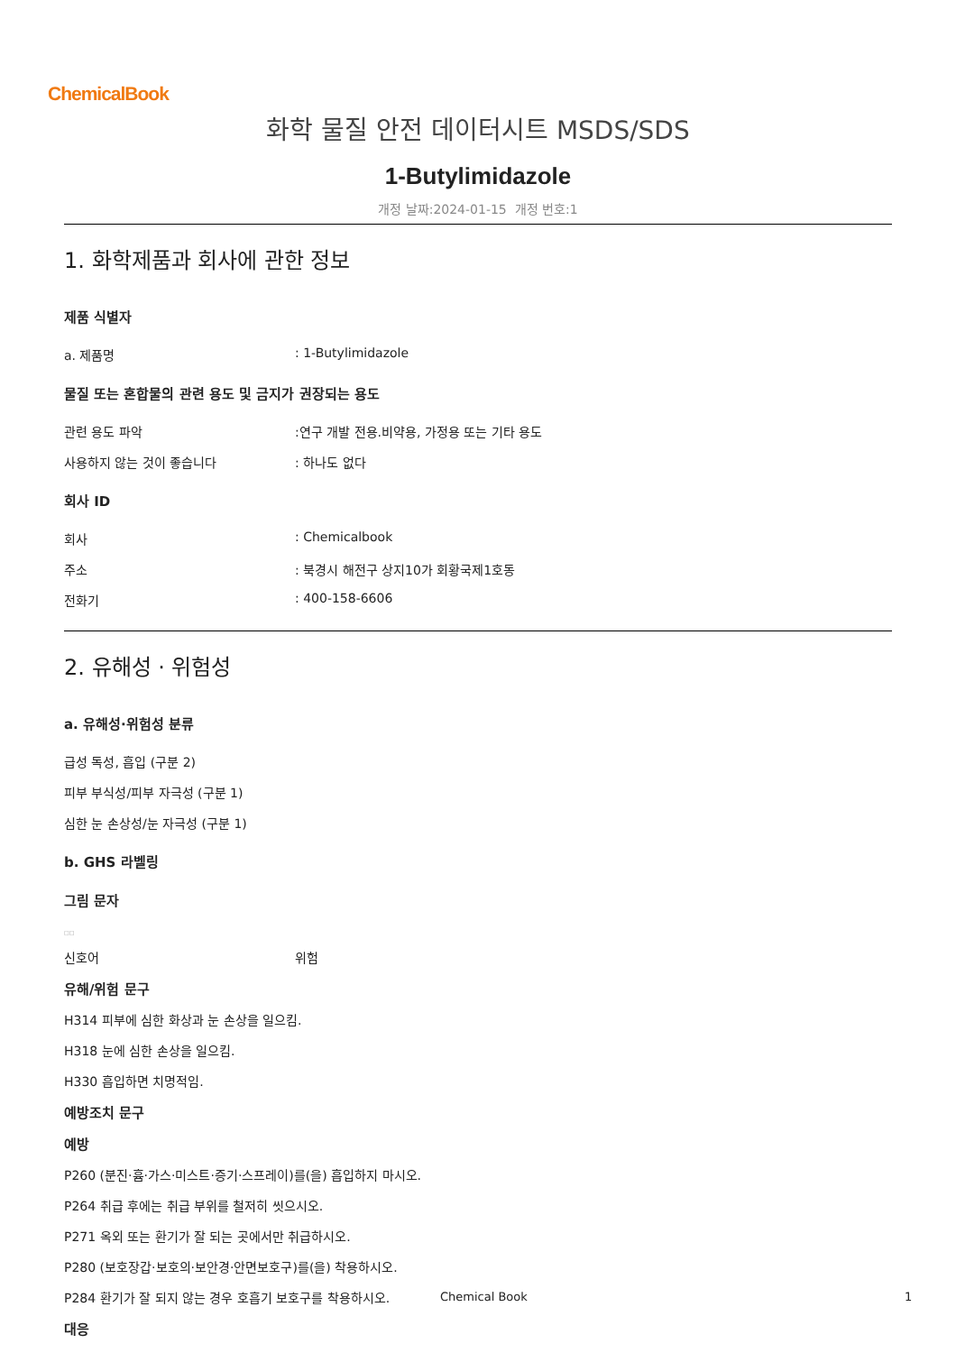ChemicalBook
화학 물질 안전 데이터시트 MSDS/SDS
1-Butylimidazole
개정 날짜:2024-01-15 개정 번호:1
1. 화학제품과 회사에 관한 정보
제품 식별자
a. 제품명: 1-Butylimidazole
물질 또는 혼합물의 관련 용도 및 금지가 권장되는 용도
관련 용도 파악:연구 개발 전용.비약용, 가정용 또는 기타 용도
사용하지 않는 것이 좋습니다: 하나도 없다
회사 ID
회사: Chemicalbook
주소: 북경시 해전구 상지10가 회황국제1호동
전화기: 400-158-6606
2. 유해성 · 위험성
a. 유해성·위험성 분류
급성 독성, 흡입 (구분 2)
피부 부식성/피부 자극성 (구분 1)
심한 눈 손상성/눈 자극성 (구분 1)
b. GHS 라벨링
그림 문자
□□
신호어 위험
유해/위험 문구
H314 피부에 심한 화상과 눈 손상을 일으킴.
H318 눈에 심한 손상을 일으킴.
H330 흡입하면 치명적임.
예방조치 문구
예방
P260 (분진·흄·가스·미스트·증기·스프레이)를(을) 흡입하지 마시오.
P264 취급 후에는 취급 부위를 철저히 씻으시오.
P271 옥외 또는 환기가 잘 되는 곳에서만 취급하시오.
P280 (보호장갑·보호의·보안경·안면보호구)를(을) 착용하시오.
P284 환기가 잘 되지 않는 경우 호흡기 보호구를 착용하시오.
대응
Chemical Book 1